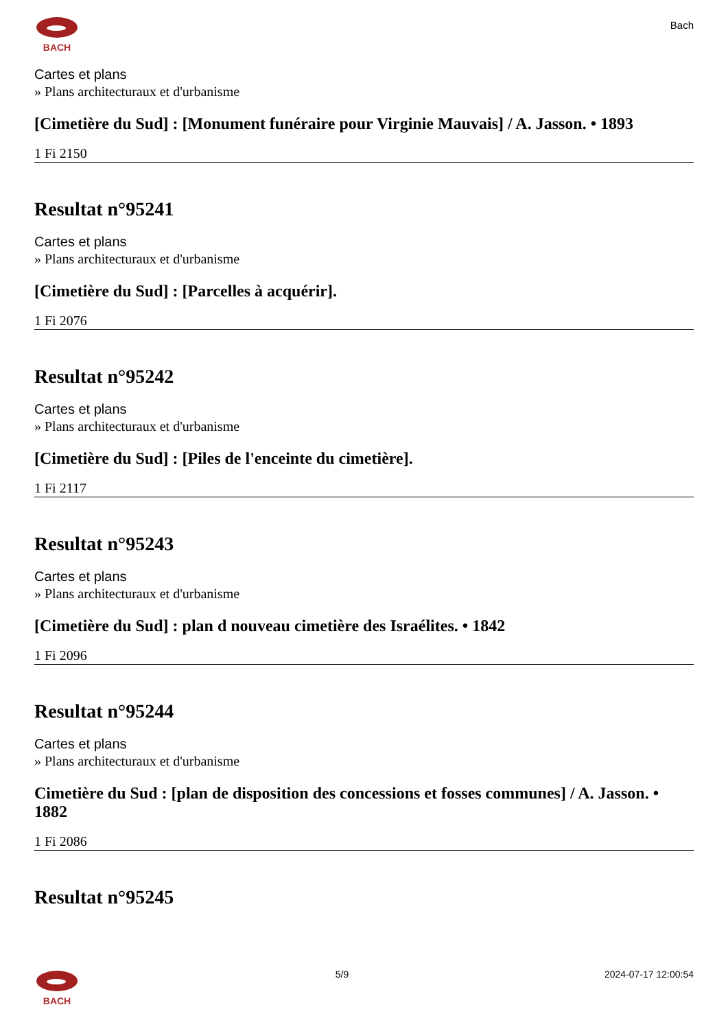BACH
Bach
Cartes et plans
» Plans architecturaux et d'urbanisme
[Cimetière du Sud] : [Monument funéraire pour Virginie Mauvais] / A. Jasson. • 1893
1 Fi 2150
Resultat n°95241
Cartes et plans
» Plans architecturaux et d'urbanisme
[Cimetière du Sud] : [Parcelles à acquérir].
1 Fi 2076
Resultat n°95242
Cartes et plans
» Plans architecturaux et d'urbanisme
[Cimetière du Sud] : [Piles de l'enceinte du cimetière].
1 Fi 2117
Resultat n°95243
Cartes et plans
» Plans architecturaux et d'urbanisme
[Cimetière du Sud] : plan d nouveau cimetière des Israélites. • 1842
1 Fi 2096
Resultat n°95244
Cartes et plans
» Plans architecturaux et d'urbanisme
Cimetière du Sud : [plan de disposition des concessions et fosses communes] / A. Jasson. • 1882
1 Fi 2086
Resultat n°95245
BACH 5/9 2024-07-17 12:00:54